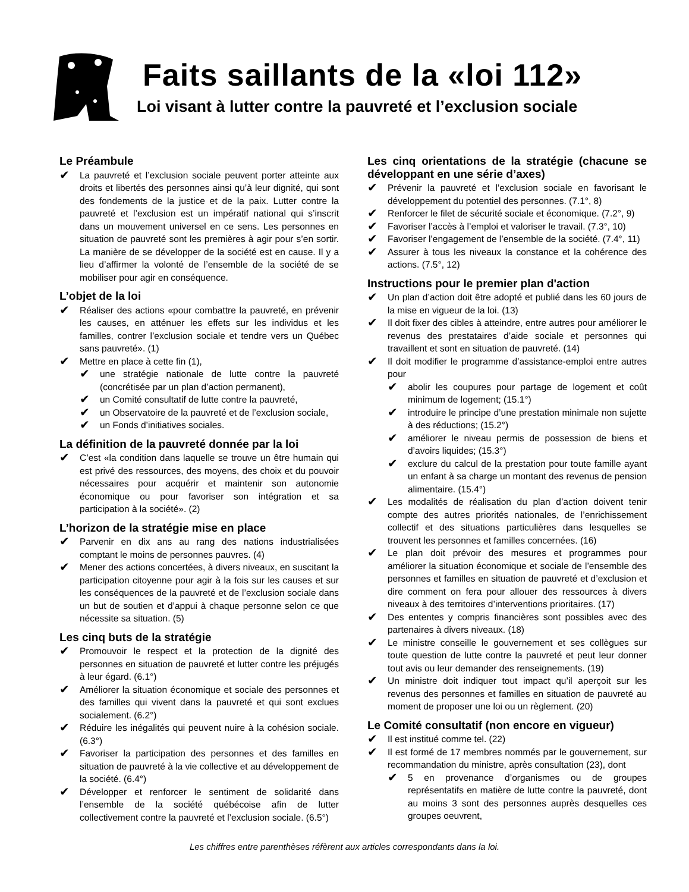Faits saillants de la «loi 112»
Loi visant à lutter contre la pauvreté et l’exclusion sociale
Le Préambule
✔ La pauvreté et l’exclusion sociale peuvent porter atteinte aux droits et libertés des personnes ainsi qu’à leur dignité, qui sont des fondements de la justice et de la paix. Lutter contre la pauvreté et l’exclusion est un impératif national qui s’inscrit dans un mouvement universel en ce sens. Les personnes en situation de pauvreté sont les premières à agir pour s’en sortir. La manière de se développer de la société est en cause. Il y a lieu d’affirmer la volonté de l’ensemble de la société de se mobiliser pour agir en conséquence.
L’objet de la loi
✔ Réaliser des actions «pour combattre la pauvreté, en prévenir les causes, en atténuer les effets sur les individus et les familles, contrer l’exclusion sociale et tendre vers un Québec sans pauvreté». (1)
✔ Mettre en place à cette fin (1),
✔ une stratégie nationale de lutte contre la pauvreté (concrétisée par un plan d’action permanent),
✔ un Comité consultatif de lutte contre la pauvreté,
✔ un Observatoire de la pauvreté et de l’exclusion sociale,
✔ un Fonds d’initiatives sociales.
La définition de la pauvreté donnée par la loi
✔ C’est «la condition dans laquelle se trouve un être humain qui est privé des ressources, des moyens, des choix et du pouvoir nécessaires pour acquérir et maintenir son autonomie économique ou pour favoriser son intégration et sa participation à la société». (2)
L’horizon de la stratégie mise en place
✔ Parvenir en dix ans au rang des nations industrialisées comptant le moins de personnes pauvres. (4)
✔ Mener des actions concertées, à divers niveaux, en suscitant la participation citoyenne pour agir à la fois sur les causes et sur les conséquences de la pauvreté et de l’exclusion sociale dans un but de soutien et d’appui à chaque personne selon ce que nécessite sa situation. (5)
Les cinq buts de la stratégie
✔ Promouvoir le respect et la protection de la dignité des personnes en situation de pauvreté et lutter contre les préjugés à leur égard. (6.1°)
✔ Améliorer la situation économique et sociale des personnes et des familles qui vivent dans la pauvreté et qui sont exclues socialement. (6.2°)
✔ Réduire les inégalités qui peuvent nuire à la cohésion sociale. (6.3°)
✔ Favoriser la participation des personnes et des familles en situation de pauvreté à la vie collective et au développement de la société. (6.4°)
✔ Développer et renforcer le sentiment de solidarité dans l’ensemble de la société québécoise afin de lutter collectivement contre la pauvreté et l’exclusion sociale. (6.5°)
Les cinq orientations de la stratégie (chacune se développant en une série d’axes)
✔ Prévenir la pauvreté et l’exclusion sociale en favorisant le développement du potentiel des personnes. (7.1°, 8)
✔ Renforcer le filet de sécurité sociale et économique. (7.2°, 9)
✔ Favoriser l’accès à l’emploi et valoriser le travail. (7.3°, 10)
✔ Favoriser l’engagement de l’ensemble de la société. (7.4°, 11)
✔ Assurer à tous les niveaux la constance et la cohérence des actions. (7.5°, 12)
Instructions pour le premier plan d'action
✔ Un plan d’action doit être adopté et publié dans les 60 jours de la mise en vigueur de la loi. (13)
✔ Il doit fixer des cibles à atteindre, entre autres pour améliorer le revenus des prestataires d’aide sociale et personnes qui travaillent et sont en situation de pauvreté. (14)
✔ Il doit modifier le programme d’assistance-emploi entre autres pour
✔ abolir les coupures pour partage de logement et coût minimum de logement; (15.1°)
✔ introduire le principe d’une prestation minimale non sujette à des réductions; (15.2°)
✔ améliorer le niveau permis de possession de biens et d’avoirs liquides; (15.3°)
✔ exclure du calcul de la prestation pour toute famille ayant un enfant à sa charge un montant des revenus de pension alimentaire. (15.4°)
✔ Les modalités de réalisation du plan d’action doivent tenir compte des autres priorités nationales, de l’enrichissement collectif et des situations particulières dans lesquelles se trouvent les personnes et familles concernées. (16)
✔ Le plan doit prévoir des mesures et programmes pour améliorer la situation économique et sociale de l’ensemble des personnes et familles en situation de pauvreté et d’exclusion et dire comment on fera pour allouer des ressources à divers niveaux à des territoires d’interventions prioritaires. (17)
✔ Des ententes y compris financières sont possibles avec des partenaires à divers niveaux. (18)
✔ Le ministre conseille le gouvernement et ses collègues sur toute question de lutte contre la pauvreté et peut leur donner tout avis ou leur demander des renseignements. (19)
✔ Un ministre doit indiquer tout impact qu’il aperçoit sur les revenus des personnes et familles en situation de pauvreté au moment de proposer une loi ou un règlement. (20)
Le Comité consultatif (non encore en vigueur)
✔ Il est institué comme tel. (22)
✔ Il est formé de 17 membres nommés par le gouvernement, sur recommandation du ministre, après consultation (23), dont
✔ 5 en provenance d’organismes ou de groupes représentatifs en matière de lutte contre la pauvreté, dont au moins 3 sont des personnes auprès desquelles ces groupes oeuvrent,
Les chiffres entre parenthèses réfèrent aux articles correspondants dans la loi.